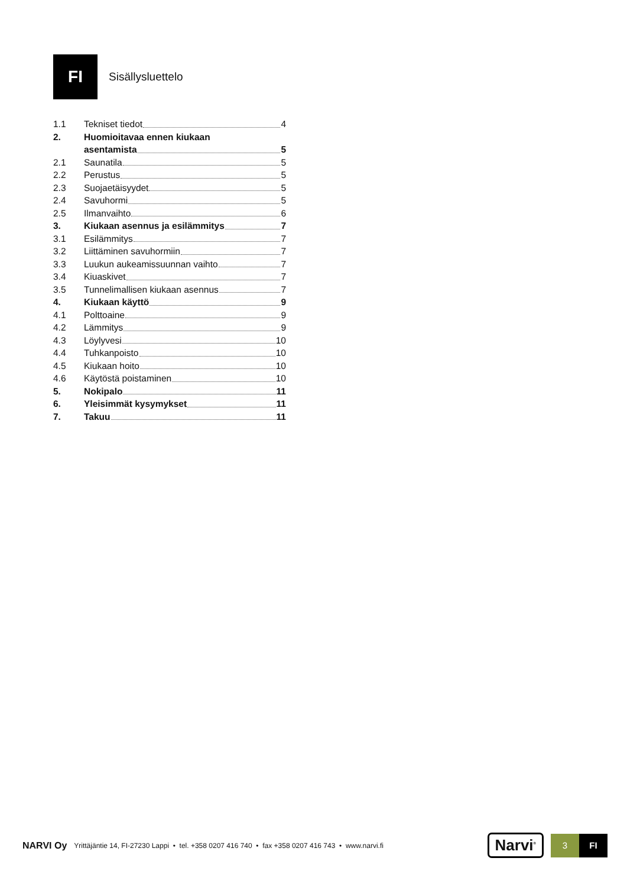FI
Sisällysluettelo
1.1 Tekniset tiedot 4
2. Huomioitavaa ennen kiukaan
asentamista 5
2.1 Saunatila 5
2.2 Perustus 5
2.3 Suojaetäisyydet 5
2.4 Savuhormi 5
2.5 Ilmanvaihto 6
3. Kiukaan asennus ja esilämmitys 7
3.1 Esilämmitys 7
3.2 Liittäminen savuhormiin 7
3.3 Luukun aukeamissuunnan vaihto 7
3.4 Kiuaskivet 7
3.5 Tunnelimallisen kiukaan asennus 7
4. Kiukaan käyttö 9
4.1 Polttoaine 9
4.2 Lämmitys 9
4.3 Löylyvesi 10
4.4 Tuhkanpoisto 10
4.5 Kiukaan hoito 10
4.6 Käytöstä poistaminen 10
5. Nokipalo 11
6. Yleisimmät kysymykset 11
7. Takuu 11
NARVI Oy Yrittäjäntie 14, FI-27230 Lappi • tel. +358 0207 416 740 • fax +358 0207 416 743 • www.narvi.fi Narvi<sup>®</sup>
3 FI